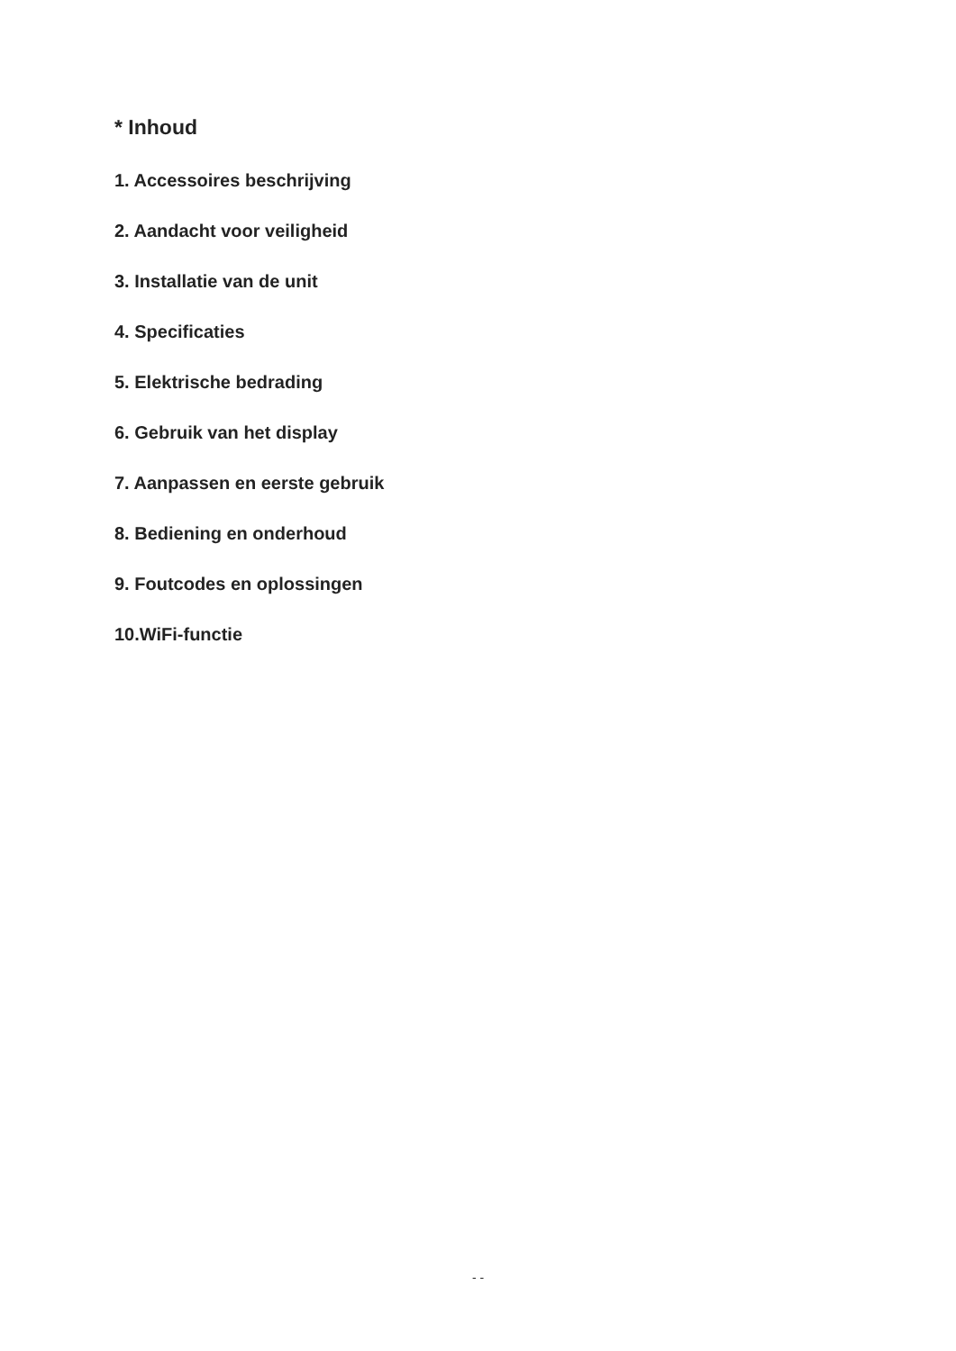* Inhoud
1. Accessoires beschrijving
2. Aandacht voor veiligheid
3. Installatie van de unit
4. Specificaties
5. Elektrische bedrading
6. Gebruik van het display
7. Aanpassen en eerste gebruik
8. Bediening en onderhoud
9. Foutcodes en oplossingen
10.WiFi-functie
- -